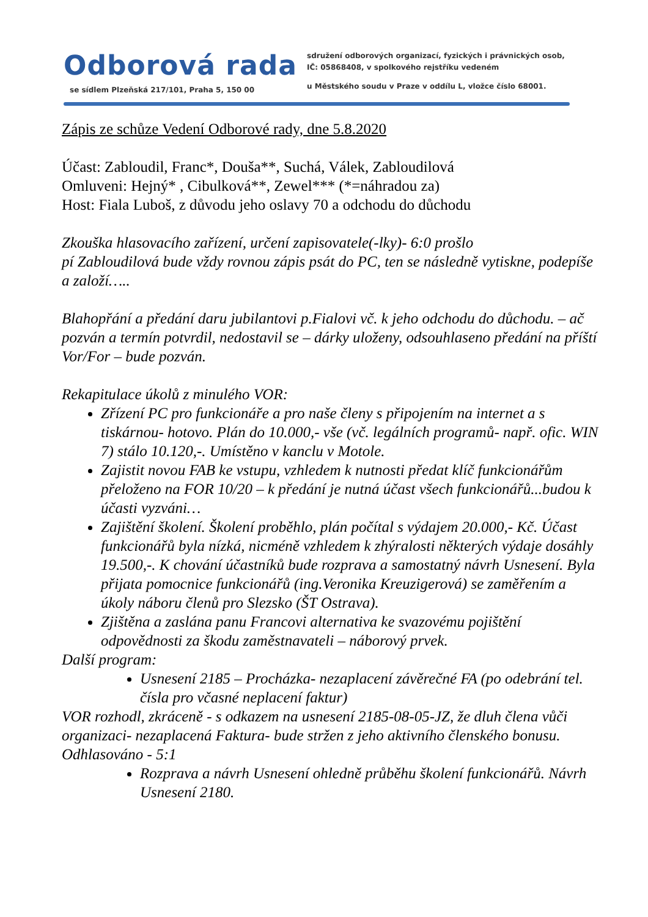Odborová rada
sdružení odborových organizací, fyzických i právnických osob, IČ: 05868408, v spolkového rejstříku vedeném
se sídlem Plzeňská 217/101, Praha 5, 150 00
u Městského soudu v Praze v oddílu L, vložce číslo 68001.
Zápis ze schůze Vedení Odborové rady, dne 5.8.2020
Účast: Zabloudil, Franc*, Douša**, Suchá, Válek, Zabloudilová
Omluveni: Hejný* , Cibulková**, Zewel*** (*=náhradou za)
Host: Fiala Luboš, z důvodu jeho oslavy 70 a odchodu do důchodu
Zkouška hlasovacího zařízení, určení zapisovatele(-lky)- 6:0 prošlo
pí Zabloudilová bude vždy rovnou zápis psát do PC, ten se následně vytiskne, podepíše a založí…..
Blahopřání a předání daru jubilantovi p.Fialovi vč. k jeho odchodu do důchodu. – ač pozván a termín potvrdil, nedostavil se – dárky uloženy, odsouhlaseno předání na příští Vor/For – bude pozván.
Rekapitulace úkolů z minulého VOR:
Zřízení PC pro funkcionáře a pro naše členy s připojením na internet a s tiskárnou- hotovo. Plán do 10.000,- vše (vč. legálních programů- např. ofic. WIN 7) stálo 10.120,-. Umístěno v kanclu v Motole.
Zajistit novou FAB ke vstupu, vzhledem k nutnosti předat klíč funkcionářům přeloženo na FOR 10/20 – k předání je nutná účast všech funkcionářů...budou k účasti vyzváni…
Zajištění školení. Školení proběhlo, plán počítal s výdajem 20.000,- Kč. Účast funkcionářů byla nízká, nicméně vzhledem k zhýralosti některých výdaje dosáhly 19.500,-. K chování účastníků bude rozprava a samostatný návrh Usnesení. Byla přijata pomocnice funkcionářů (ing.Veronika Kreuzigerová) se zaměřením a úkoly náboru členů pro Slezsko (ŠT Ostrava).
Zjištěna a zaslána panu Francovi alternativa ke svazovému pojištění odpovědnosti za škodu zaměstnavateli – náborový prvek.
Další program:
Usnesení 2185 – Procházka- nezaplacení závěrečné FA (po odebrání tel. čísla pro včasné neplacení faktur)
VOR rozhodl, zkráceně - s odkazem na usnesení 2185-08-05-JZ, že dluh člena vůči organizaci- nezaplacená Faktura- bude stržen z jeho aktivního členského bonusu. Odhlasováno - 5:1
Rozprava a návrh Usnesení ohledně průběhu školení funkcionářů. Návrh Usnesení 2180.